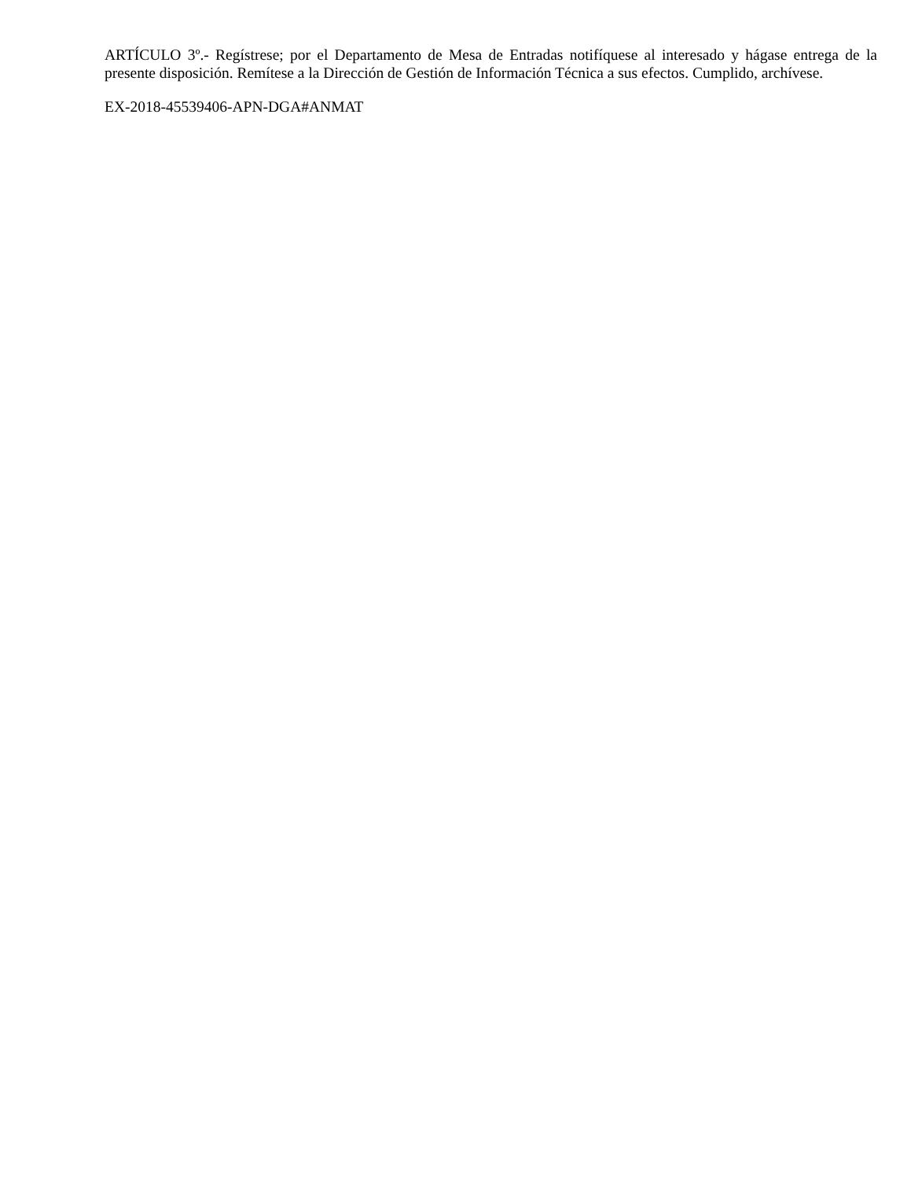ARTÍCULO 3º.- Regístrese; por el Departamento de Mesa de Entradas notifíquese al interesado y hágase entrega de la presente disposición. Remítese a la Dirección de Gestión de Información Técnica a sus efectos. Cumplido, archívese.
EX-2018-45539406-APN-DGA#ANMAT